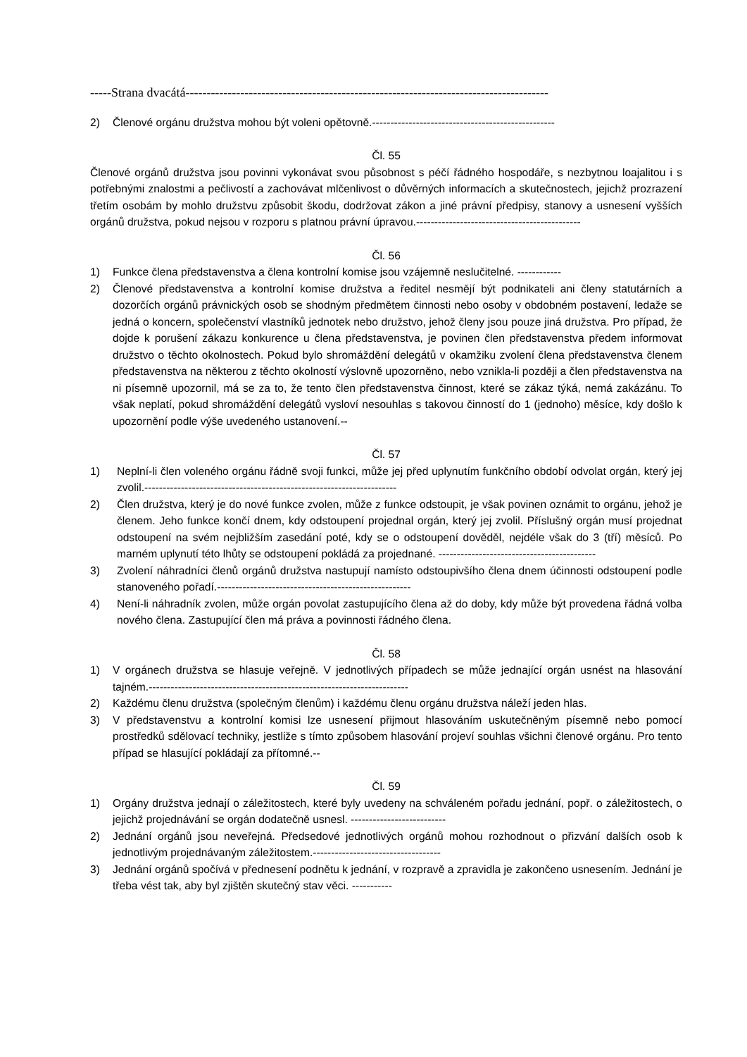-----Strana dvacátá--------------------------------------------------------------------------------------
2) Členové orgánu družstva mohou být voleni opětovně.--------------------------------------------------
Čl. 55
Členové orgánů družstva jsou povinni vykonávat svou působnost s péčí řádného hospodáře, s nezbytnou loajalitou i s potřebnými znalostmi a pečlivostí a zachovávat mlčenlivost o důvěrných informacích a skutečnostech, jejichž prozrazení třetím osobám by mohlo družstvu způsobit škodu, dodržovat zákon a jiné právní předpisy, stanovy a usnesení vyšších orgánů družstva, pokud nejsou v rozporu s platnou právní úpravou.---------------------------------------------
Čl. 56
1) Funkce člena představenstva a člena kontrolní komise jsou vzájemně neslučitelné. ------------
2) Členové představenstva a kontrolní komise družstva a ředitel nesmějí být podnikateli ani členy statutárních a dozorčích orgánů právnických osob se shodným předmětem činnosti nebo osoby v obdobném postavení, ledaže se jedná o koncern, společenství vlastníků jednotek nebo družstvo, jehož členy jsou pouze jiná družstva. Pro případ, že dojde k porušení zákazu konkurence u člena představenstva, je povinen člen představenstva předem informovat družstvo o těchto okolnostech. Pokud bylo shromáždění delegátů v okamžiku zvolení člena představenstva členem představenstva na některou z těchto okolností výslovně upozorněno, nebo vznikla-li později a člen představenstva na ni písemně upozornil, má se za to, že tento člen představenstva činnost, které se zákaz týká, nemá zakázánu. To však neplatí, pokud shromáždění delegátů vysloví nesouhlas s takovou činností do 1 (jednoho) měsíce, kdy došlo k upozornění podle výše uvedeného ustanovení.--
Čl. 57
1) Neplní-li člen voleného orgánu řádně svoji funkci, může jej před uplynutím funkčního období odvolat orgán, který jej zvolil.---------------------------------------------------------------------
2) Člen družstva, který je do nové funkce zvolen, může z funkce odstoupit, je však povinen oznámit to orgánu, jehož je členem. Jeho funkce končí dnem, kdy odstoupení projednal orgán, který jej zvolil. Příslušný orgán musí projednat odstoupení na svém nejbližším zasedání poté, kdy se o odstoupení dověděl, nejdéle však do 3 (tří) měsíců. Po marném uplynutí této lhůty se odstoupení pokládá za projednané. -------------------------------------------
3) Zvolení náhradníci členů orgánů družstva nastupují namísto odstoupivšího člena dnem účinnosti odstoupení podle stanoveného pořadí.-----------------------------------------------------
4) Není-li náhradník zvolen, může orgán povolat zastupujícího člena až do doby, kdy může být provedena řádná volba nového člena. Zastupující člen má práva a povinnosti řádného člena.
Čl. 58
1) V orgánech družstva se hlasuje veřejně. V jednotlivých případech se může jednající orgán usnést na hlasování tajném.-----------------------------------------------------------------------
2) Každému členu družstva (společným členům) i každému členu orgánu družstva náleží jeden hlas.
3) V představenstvu a kontrolní komisi lze usnesení přijmout hlasováním uskutečněným písemně nebo pomocí prostředků sdělovací techniky, jestliže s tímto způsobem hlasování projeví souhlas všichni členové orgánu. Pro tento případ se hlasující pokládají za přítomné.--
Čl. 59
1) Orgány družstva jednají o záležitostech, které byly uvedeny na schváleném pořadu jednání, popř. o záležitostech, o jejichž projednávání se orgán dodatečně usnesl. --------------------------
2) Jednání orgánů jsou neveřejná. Předsedové jednotlivých orgánů mohou rozhodnout o přizvání dalších osob k jednotlivým projednávaným záležitostem.-----------------------------------
3) Jednání orgánů spočívá v přednesení podnětu k jednání, v rozpravě a zpravidla je zakončeno usnesením. Jednání je třeba vést tak, aby byl zjištěn skutečný stav věci. -----------